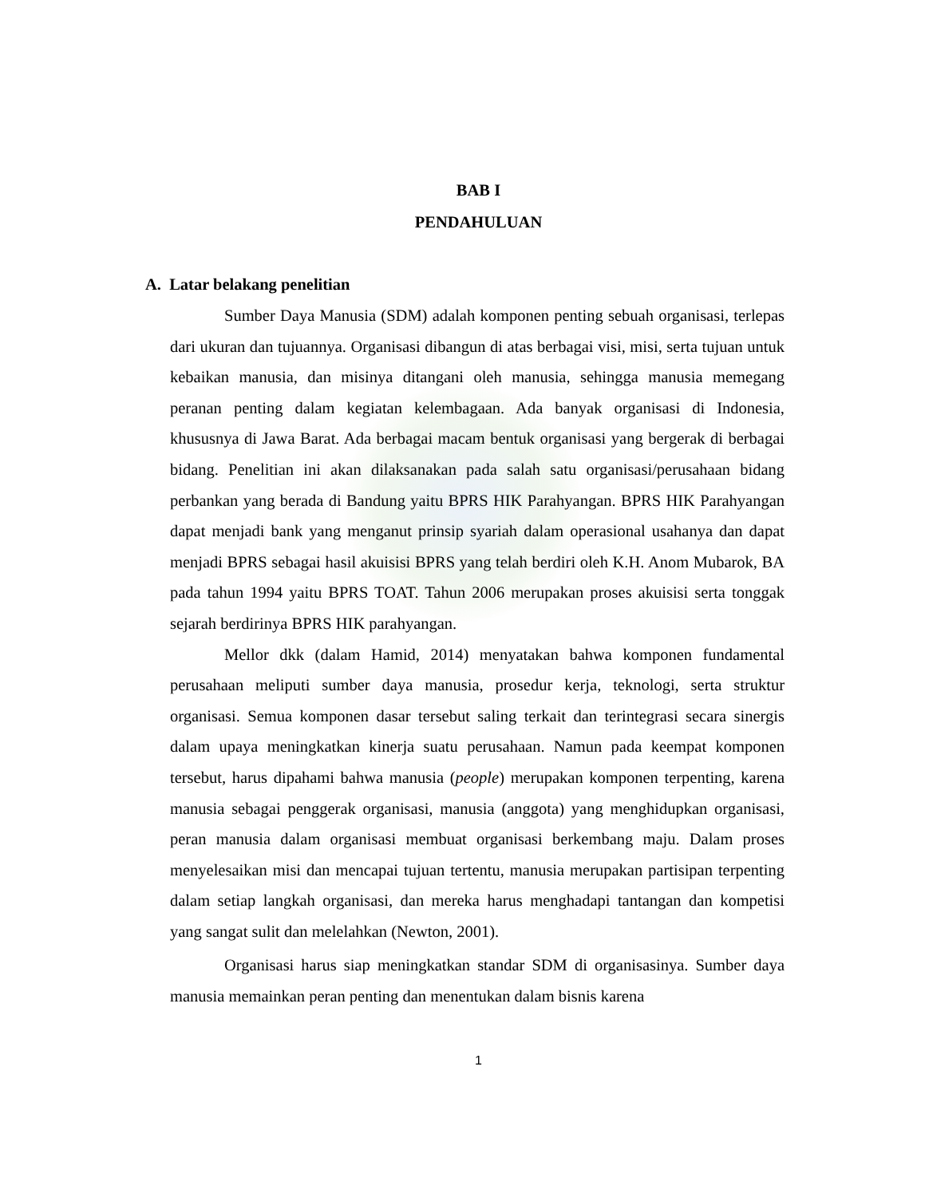BAB I
PENDAHULUAN
A. Latar belakang penelitian
Sumber Daya Manusia (SDM) adalah komponen penting sebuah organisasi, terlepas dari ukuran dan tujuannya. Organisasi dibangun di atas berbagai visi, misi, serta tujuan untuk kebaikan manusia, dan misinya ditangani oleh manusia, sehingga manusia memegang peranan penting dalam kegiatan kelembagaan. Ada banyak organisasi di Indonesia, khususnya di Jawa Barat. Ada berbagai macam bentuk organisasi yang bergerak di berbagai bidang. Penelitian ini akan dilaksanakan pada salah satu organisasi/perusahaan bidang perbankan yang berada di Bandung yaitu BPRS HIK Parahyangan. BPRS HIK Parahyangan dapat menjadi bank yang menganut prinsip syariah dalam operasional usahanya dan dapat menjadi BPRS sebagai hasil akuisisi BPRS yang telah berdiri oleh K.H. Anom Mubarok, BA pada tahun 1994 yaitu BPRS TOAT. Tahun 2006 merupakan proses akuisisi serta tonggak sejarah berdirinya BPRS HIK parahyangan.
Mellor dkk (dalam Hamid, 2014) menyatakan bahwa komponen fundamental perusahaan meliputi sumber daya manusia, prosedur kerja, teknologi, serta struktur organisasi. Semua komponen dasar tersebut saling terkait dan terintegrasi secara sinergis dalam upaya meningkatkan kinerja suatu perusahaan. Namun pada keempat komponen tersebut, harus dipahami bahwa manusia (people) merupakan komponen terpenting, karena manusia sebagai penggerak organisasi, manusia (anggota) yang menghidupkan organisasi, peran manusia dalam organisasi membuat organisasi berkembang maju. Dalam proses menyelesaikan misi dan mencapai tujuan tertentu, manusia merupakan partisipan terpenting dalam setiap langkah organisasi, dan mereka harus menghadapi tantangan dan kompetisi yang sangat sulit dan melelahkan (Newton, 2001).
Organisasi harus siap meningkatkan standar SDM di organisasinya. Sumber daya manusia memainkan peran penting dan menentukan dalam bisnis karena
1